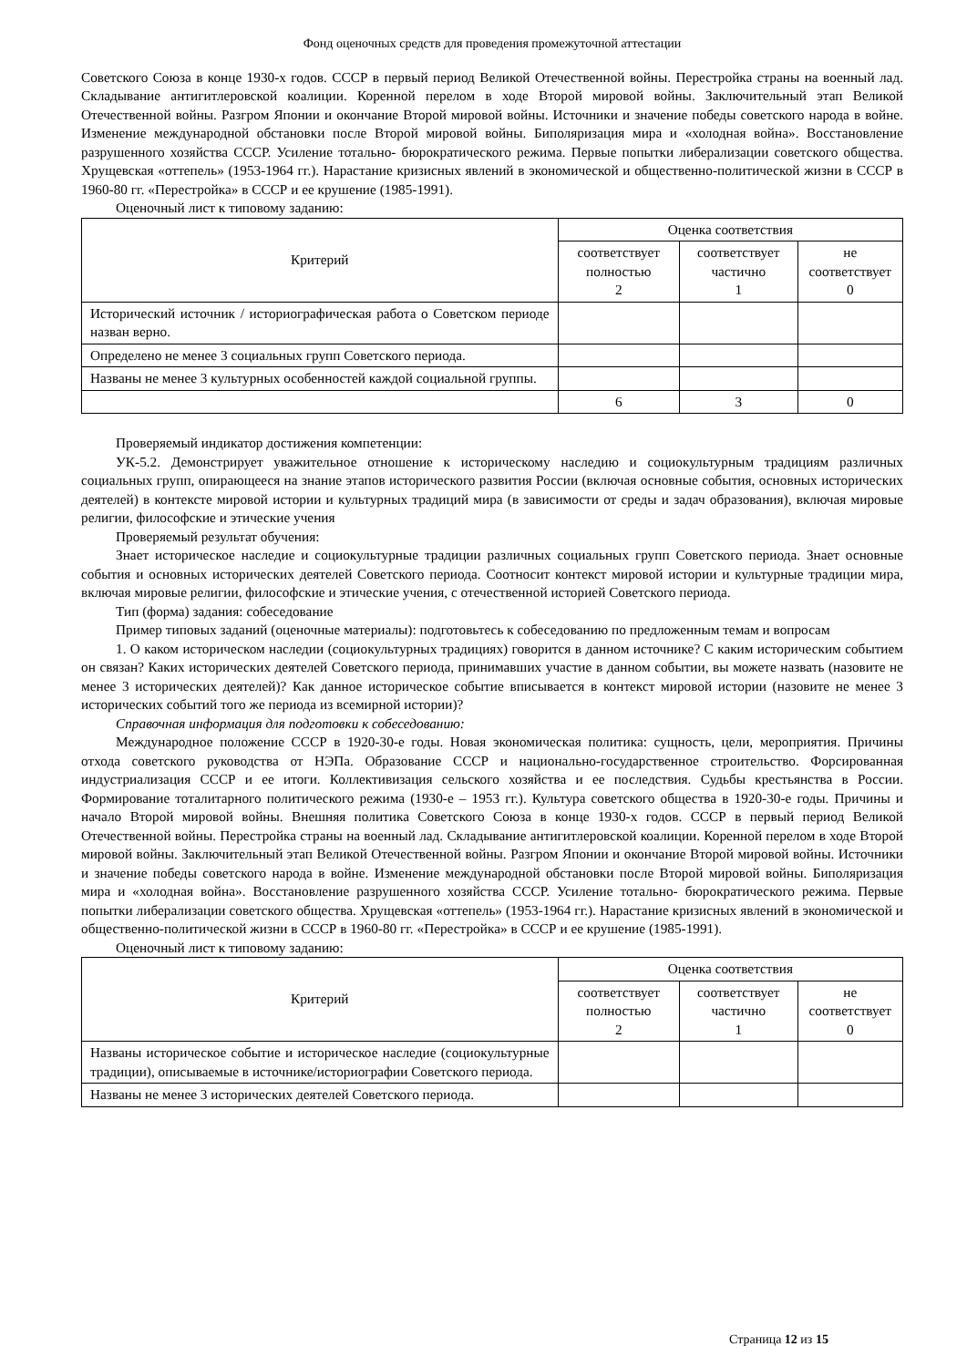Фонд оценочных средств для проведения промежуточной аттестации
Советского Союза в конце 1930-х годов. СССР в первый период Великой Отечественной войны. Перестройка страны на военный лад. Складывание антигитлеровской коалиции. Коренной перелом в ходе Второй мировой войны. Заключительный этап Великой Отечественной войны. Разгром Японии и окончание Второй мировой войны. Источники и значение победы советского народа в войне. Изменение международной обстановки после Второй мировой войны. Биполяризация мира и «холодная война». Восстановление разрушенного хозяйства СССР. Усиление тотально- бюрократического режима. Первые попытки либерализации советского общества. Хрущевская «оттепель» (1953-1964 гг.). Нарастание кризисных явлений в экономической и общественно-политической жизни в СССР в 1960-80 гг. «Перестройка» в СССР и ее крушение (1985-1991).
Оценочный лист к типовому заданию:
| Критерий | Оценка соответствия | | |
| --- | --- | --- | --- |
| | соответствует полностью 2 | соответствует частично 1 | не соответствует 0 |
| Исторический источник / историографическая работа о Советском периоде назван верно. | | | |
| Определено не менее 3 социальных групп Советского периода. | | | |
| Названы не менее 3 культурных особенностей каждой социальной группы. | | | |
| | 6 | 3 | 0 |
Проверяемый индикатор достижения компетенции:
УК-5.2. Демонстрирует уважительное отношение к историческому наследию и социокультурным традициям различных социальных групп, опирающееся на знание этапов исторического развития России (включая основные события, основных исторических деятелей) в контексте мировой истории и культурных традиций мира (в зависимости от среды и задач образования), включая мировые религии, философские и этические учения
Проверяемый результат обучения:
Знает историческое наследие и социокультурные традиции различных социальных групп Советского периода. Знает основные события и основных исторических деятелей Советского периода. Соотносит контекст мировой истории и культурные традиции мира, включая мировые религии, философские и этические учения, с отечественной историей Советского периода.
Тип (форма) задания: собеседование
Пример типовых заданий (оценочные материалы): подготовьтесь к собеседованию по предложенным темам и вопросам
1. О каком историческом наследии (социокультурных традициях) говорится в данном источнике? С каким историческим событием он связан? Каких исторических деятелей Советского периода, принимавших участие в данном событии, вы можете назвать (назовите не менее 3 исторических деятелей)? Как данное историческое событие вписывается в контекст мировой истории (назовите не менее 3 исторических событий того же периода из всемирной истории)?
Справочная информация для подготовки к собеседованию:
Международное положение СССР в 1920-30-е годы. Новая экономическая политика: сущность, цели, мероприятия. Причины отхода советского руководства от НЭПа. Образование СССР и национально-государственное строительство. Форсированная индустриализация СССР и ее итоги. Коллективизация сельского хозяйства и ее последствия. Судьбы крестьянства в России. Формирование тоталитарного политического режима (1930-е – 1953 гг.). Культура советского общества в 1920-30-е годы. Причины и начало Второй мировой войны. Внешняя политика Советского Союза в конце 1930-х годов. СССР в первый период Великой Отечественной войны. Перестройка страны на военный лад. Складывание антигитлеровской коалиции. Коренной перелом в ходе Второй мировой войны. Заключительный этап Великой Отечественной войны. Разгром Японии и окончание Второй мировой войны. Источники и значение победы советского народа в войне. Изменение международной обстановки после Второй мировой войны. Биполяризация мира и «холодная война». Восстановление разрушенного хозяйства СССР. Усиление тотально- бюрократического режима. Первые попытки либерализации советского общества. Хрущевская «оттепель» (1953-1964 гг.). Нарастание кризисных явлений в экономической и общественно-политической жизни в СССР в 1960-80 гг. «Перестройка» в СССР и ее крушение (1985-1991).
Оценочный лист к типовому заданию:
| Критерий | Оценка соответствия | | |
| --- | --- | --- | --- |
| | соответствует полностью 2 | соответствует частично 1 | не соответствует 0 |
| Названы историческое событие и историческое наследие (социокультурные традиции), описываемые в источнике/историографии Советского периода. | | | |
| Названы не менее 3 исторических деятелей Советского периода. | | | |
Страница 12 из 15